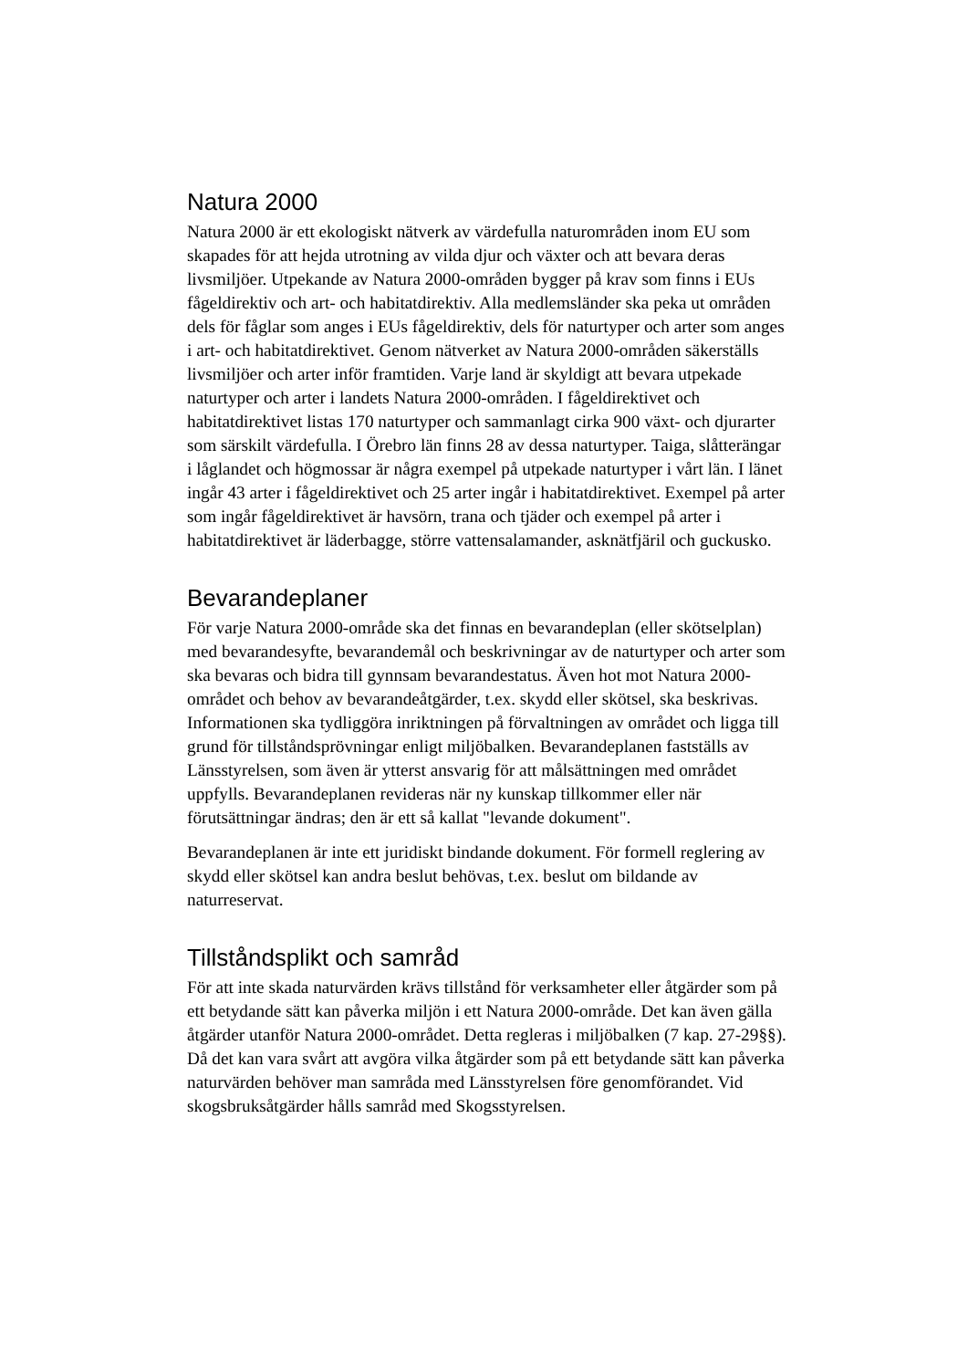Natura 2000
Natura 2000 är ett ekologiskt nätverk av värdefulla naturområden inom EU som skapades för att hejda utrotning av vilda djur och växter och att bevara deras livsmiljöer. Utpekande av Natura 2000-områden bygger på krav som finns i EUs fågeldirektiv och art- och habitatdirektiv. Alla medlemsländer ska peka ut områden dels för fåglar som anges i EUs fågeldirektiv, dels för naturtyper och arter som anges i art- och habitatdirektivet. Genom nätverket av Natura 2000-områden säkerställs livsmiljöer och arter inför framtiden. Varje land är skyldigt att bevara utpekade naturtyper och arter i landets Natura 2000-områden. I fågeldirektivet och habitatdirektivet listas 170 naturtyper och sammanlagt cirka 900 växt- och djurarter som särskilt värdefulla. I Örebro län finns 28 av dessa naturtyper. Taiga, slåtterängar i låglandet och högmossar är några exempel på utpekade naturtyper i vårt län. I länet ingår 43 arter i fågeldirektivet och 25 arter ingår i habitatdirektivet. Exempel på arter som ingår fågeldirektivet är havsörn, trana och tjäder och exempel på arter i habitatdirektivet är läderbagge, större vattensalamander, asknätfjäril och guckusko.
Bevarandeplaner
För varje Natura 2000-område ska det finnas en bevarandeplan (eller skötselplan) med bevarandesyfte, bevarandemål och beskrivningar av de naturtyper och arter som ska bevaras och bidra till gynnsam bevarandestatus. Även hot mot Natura 2000-området och behov av bevarandeåtgärder, t.ex. skydd eller skötsel, ska beskrivas. Informationen ska tydliggöra inriktningen på förvaltningen av området och ligga till grund för tillståndsprövningar enligt miljöbalken. Bevarandeplanen fastställs av Länsstyrelsen, som även är ytterst ansvarig för att målsättningen med området uppfylls. Bevarandeplanen revideras när ny kunskap tillkommer eller när förutsättningar ändras; den är ett så kallat "levande dokument".
Bevarandeplanen är inte ett juridiskt bindande dokument. För formell reglering av skydd eller skötsel kan andra beslut behövas, t.ex. beslut om bildande av naturreservat.
Tillståndsplikt och samråd
För att inte skada naturvärden krävs tillstånd för verksamheter eller åtgärder som på ett betydande sätt kan påverka miljön i ett Natura 2000-område. Det kan även gälla åtgärder utanför Natura 2000-området. Detta regleras i miljöbalken (7 kap. 27-29§§). Då det kan vara svårt att avgöra vilka åtgärder som på ett betydande sätt kan påverka naturvärden behöver man samråda med Länsstyrelsen före genomförandet. Vid skogsbruksåtgärder hålls samråd med Skogsstyrelsen.